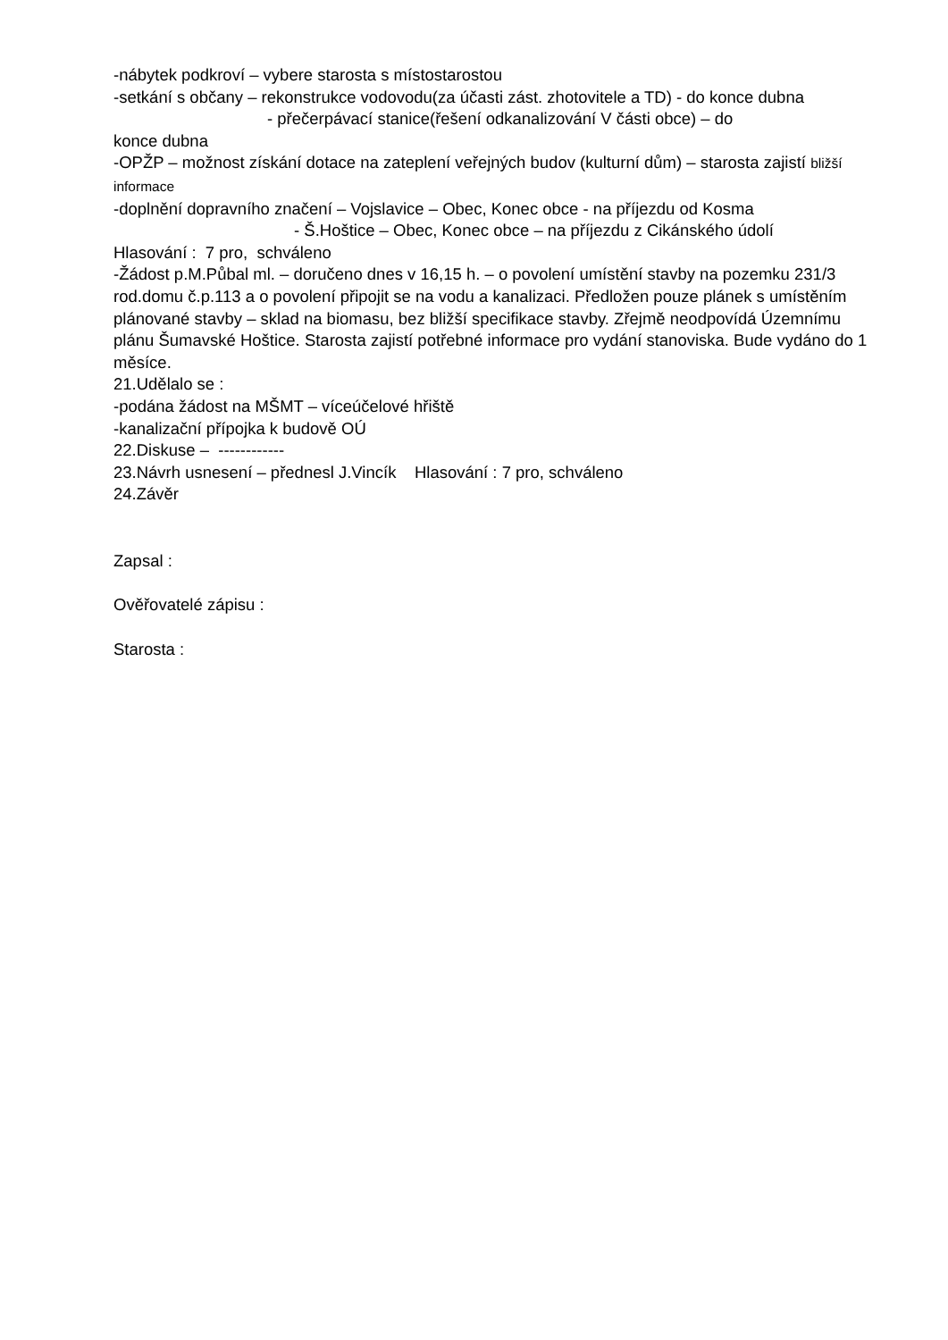-nábytek podkroví – vybere starosta s místostarostou
-setkání s občany – rekonstrukce vodovodu(za účasti zást. zhotovitele a TD) - do konce dubna
- přečerpávací stanice(řešení odkanalizování V části obce) – do
konce dubna
-OPŽP – možnost získání dotace na zateplení veřejných budov (kulturní dům) – starosta zajistí bližší informace
-doplnění dopravního značení – Vojslavice – Obec, Konec obce - na příjezdu od Kosma
- Š.Hoštice – Obec, Konec obce – na příjezdu z Cikánského údolí
Hlasování : 7 pro, schváleno
-Žádost p.M.Půbal ml. – doručeno dnes v 16,15 h. – o povolení umístění stavby na pozemku 231/3 rod.domu č.p.113 a o povolení připojit se na vodu a kanalizaci. Předložen pouze plánek s umístěním plánované stavby – sklad na biomasu, bez bližší specifikace stavby. Zřejmě neodpovídá Územnímu plánu Šumavské Hoštice. Starosta zajistí potřebné informace pro vydání stanoviska. Bude vydáno do 1 měsíce.
21.Udělalo se :
-podána žádost na MŠMT – víceúčelové hřiště
-kanalizační přípojka k budově OÚ
22.Diskuse – ------------
23.Návrh usnesení – přednesl J.Vincík Hlasování : 7 pro, schváleno
24.Závěr
Zapsal :
Ověřovatelé zápisu :
Starosta :